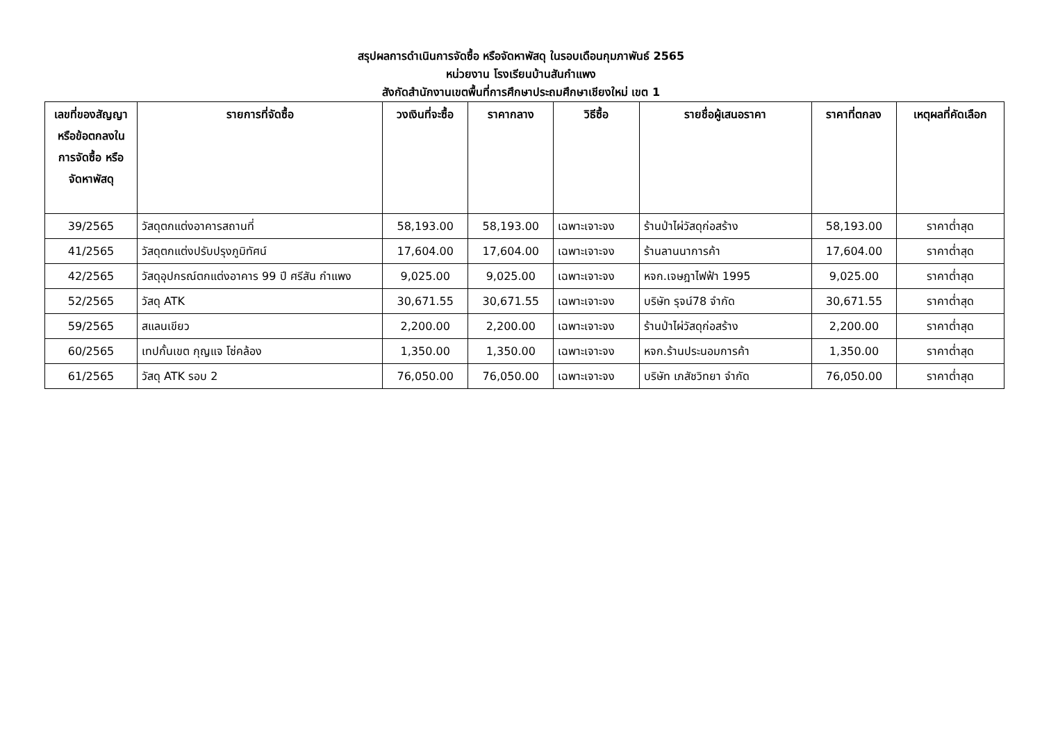สรุปผลการดำเนินการจัดซื้อ หรือจัดหาพัสดุ ในรอบเดือนกุมภาพันธ์ 2565
หน่วยงาน โรงเรียนบ้านสันกำแพง
สังกัดสำนักงานเขตพื้นที่การศึกษาประถมศึกษาเชียงใหม่ เขต 1
| เลขที่ของสัญญาหรือข้อตกลงในการจัดซื้อ หรือจัดหาพัสดุ | รายการที่จัดซื้อ | วงเงินที่จะซื้อ | ราคากลาง | วิธีซื้อ | รายชื่อผู้เสนอราคา | ราคาที่ตกลง | เหตุผลที่คัดเลือก |
| --- | --- | --- | --- | --- | --- | --- | --- |
| 39/2565 | วัสดุตกแต่งอาคารสถานที่ | 58,193.00 | 58,193.00 | เฉพาะเจาะจง | ร้านป่าไผ่วัสดุก่อสร้าง | 58,193.00 | ราคาต่ำสุด |
| 41/2565 | วัสดุตกแต่งปรับปรุงภูมิทัศน์ | 17,604.00 | 17,604.00 | เฉพาะเจาะจง | ร้านลานนาการค้า | 17,604.00 | ราคาต่ำสุด |
| 42/2565 | วัสดุอุปกรณ์ตกแต่งอาคาร 99 ปี ศรีสัน กำแพง | 9,025.00 | 9,025.00 | เฉพาะเจาะจง | หจก.เจษฎาไฟฟ้า 1995 | 9,025.00 | ราคาต่ำสุด |
| 52/2565 | วัสดุ ATK | 30,671.55 | 30,671.55 | เฉพาะเจาะจง | บริษัท รุจน์78 จำกัด | 30,671.55 | ราคาต่ำสุด |
| 59/2565 | สแลนเขียว | 2,200.00 | 2,200.00 | เฉพาะเจาะจง | ร้านป่าไผ่วัสดุก่อสร้าง | 2,200.00 | ราคาต่ำสุด |
| 60/2565 | เทปกั้นเขต กุญแจ โซ่คล้อง | 1,350.00 | 1,350.00 | เฉพาะเจาะจง | หจก.ร้านประนอมการค้า | 1,350.00 | ราคาต่ำสุด |
| 61/2565 | วัสดุ ATK รอบ 2 | 76,050.00 | 76,050.00 | เฉพาะเจาะจง | บริษัท เภสัชวิทยา จำกัด | 76,050.00 | ราคาต่ำสุด |